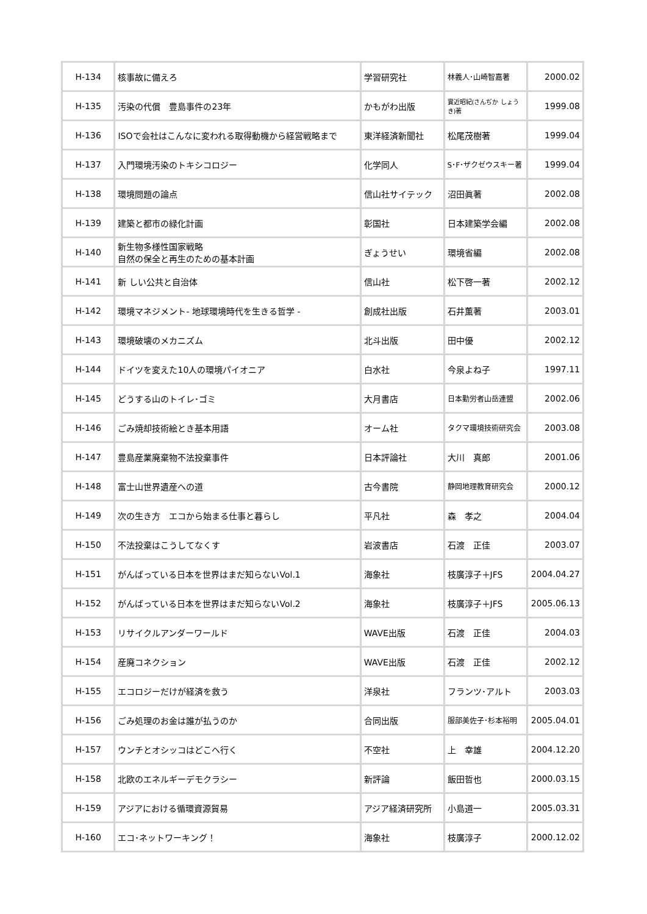| H-134 | 核事故に備えろ | 学習研究社 | 林義人･山崎智嘉著 | 2000.02 |
| H-135 | 汚染の代償 豊島事件の23年 | かもがわ出版 | 實近昭紀(さんぢか しょうき)著 | 1999.08 |
| H-136 | ISOで会社はこんなに変われる取得動機から経営戦略まで | 東洋経済新聞社 | 松尾茂樹著 | 1999.04 |
| H-137 | 入門環境汚染のトキシコロジー | 化学同人 | S･F･ザクゼウスキー著 | 1999.04 |
| H-138 | 環境問題の論点 | 信山社サイテック | 沼田眞著 | 2002.08 |
| H-139 | 建築と都市の緑化計画 | 彰国社 | 日本建築学会編 | 2002.08 |
| H-140 | 新生物多様性国家戦略 自然の保全と再生のための基本計画 | ぎょうせい | 環境省編 | 2002.08 |
| H-141 | 新 しい公共と自治体 | 信山社 | 松下啓一著 | 2002.12 |
| H-142 | 環境マネジメント- 地球環境時代を生きる哲学 - | 創成社出版 | 石井薫著 | 2003.01 |
| H-143 | 環境破壊のメカニズム | 北斗出版 | 田中優 | 2002.12 |
| H-144 | ドイツを変えた10人の環境パイオニア | 白水社 | 今泉よね子 | 1997.11 |
| H-145 | どうする山のトイレ･ゴミ | 大月書店 | 日本勤労者山岳連盟 | 2002.06 |
| H-146 | ごみ焼却技術絵とき基本用語 | オーム社 | タクマ環境技術研究会 | 2003.08 |
| H-147 | 豊島産業廃棄物不法投棄事件 | 日本評論社 | 大川 真郎 | 2001.06 |
| H-148 | 富士山世界遺産への道 | 古今書院 | 静岡地理教育研究会 | 2000.12 |
| H-149 | 次の生き方 エコから始まる仕事と暮らし | 平凡社 | 森 孝之 | 2004.04 |
| H-150 | 不法投棄はこうしてなくす | 岩波書店 | 石渡 正佳 | 2003.07 |
| H-151 | がんばっている日本を世界はまだ知らないVol.1 | 海象社 | 枝廣淳子＋JFS | 2004.04.27 |
| H-152 | がんばっている日本を世界はまだ知らないVol.2 | 海象社 | 枝廣淳子＋JFS | 2005.06.13 |
| H-153 | リサイクルアンダーワールド | WAVE出版 | 石渡 正佳 | 2004.03 |
| H-154 | 産廃コネクション | WAVE出版 | 石渡 正佳 | 2002.12 |
| H-155 | エコロジーだけが経済を救う | 洋泉社 | フランツ･アルト | 2003.03 |
| H-156 | ごみ処理のお金は誰が払うのか | 合同出版 | 服部美佐子･杉本裕明 | 2005.04.01 |
| H-157 | ウンチとオシッコはどこへ行く | 不空社 | 上 幸雄 | 2004.12.20 |
| H-158 | 北欧のエネルギーデモクラシー | 新評論 | 飯田哲也 | 2000.03.15 |
| H-159 | アジアにおける循環資源貿易 | アジア経済研究所 | 小島道一 | 2005.03.31 |
| H-160 | エコ･ネットワーキング！ | 海象社 | 枝廣淳子 | 2000.12.02 |